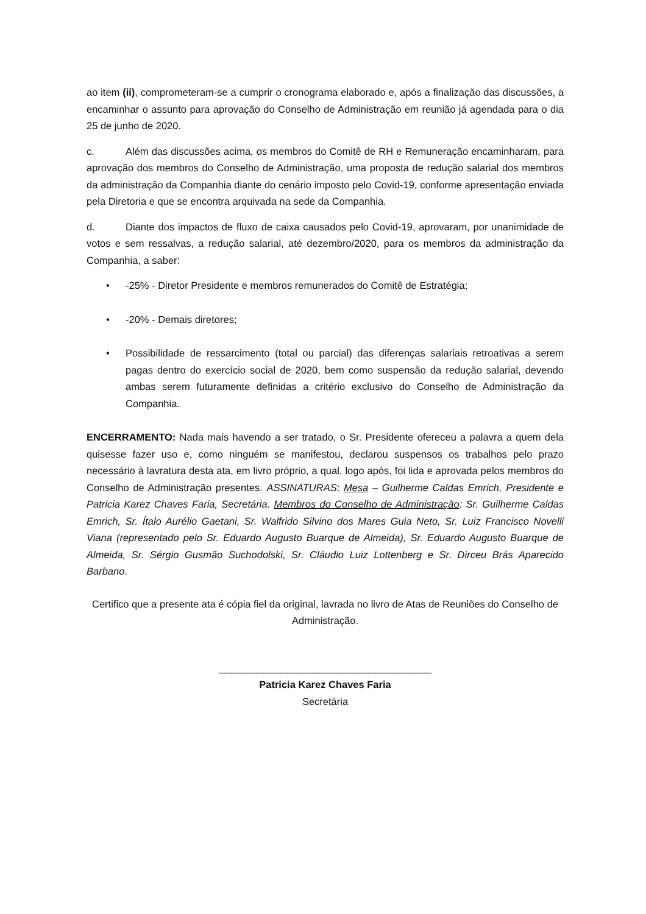ao item (ii), comprometeram-se a cumprir o cronograma elaborado e, após a finalização das discussões, a encaminhar o assunto para aprovação do Conselho de Administração em reunião já agendada para o dia 25 de junho de 2020.
c. Além das discussões acima, os membros do Comitê de RH e Remuneração encaminharam, para aprovação dos membros do Conselho de Administração, uma proposta de redução salarial dos membros da administração da Companhia diante do cenário imposto pelo Covid-19, conforme apresentação enviada pela Diretoria e que se encontra arquivada na sede da Companhia.
d. Diante dos impactos de fluxo de caixa causados pelo Covid-19, aprovaram, por unanimidade de votos e sem ressalvas, a redução salarial, até dezembro/2020, para os membros da administração da Companhia, a saber:
• -25% - Diretor Presidente e membros remunerados do Comitê de Estratégia;
• -20% - Demais diretores;
• Possibilidade de ressarcimento (total ou parcial) das diferenças salariais retroativas a serem pagas dentro do exercício social de 2020, bem como suspensão da redução salarial, devendo ambas serem futuramente definidas a critério exclusivo do Conselho de Administração da Companhia.
ENCERRAMENTO: Nada mais havendo a ser tratado, o Sr. Presidente ofereceu a palavra a quem dela quisesse fazer uso e, como ninguém se manifestou, declarou suspensos os trabalhos pelo prazo necessário à lavratura desta ata, em livro próprio, a qual, logo após, foi lida e aprovada pelos membros do Conselho de Administração presentes. ASSINATURAS: Mesa – Guilherme Caldas Emrich, Presidente e Patricia Karez Chaves Faria, Secretária. Membros do Conselho de Administração: Sr. Guilherme Caldas Emrich, Sr. Ítalo Aurélio Gaetani, Sr. Walfrido Silvino dos Mares Guia Neto, Sr. Luiz Francisco Novelli Viana (representado pelo Sr. Eduardo Augusto Buarque de Almeida), Sr. Eduardo Augusto Buarque de Almeida, Sr. Sérgio Gusmão Suchodolski, Sr. Cláudio Luiz Lottenberg e Sr. Dirceu Brás Aparecido Barbano.
Certifico que a presente ata é cópia fiel da original, lavrada no livro de Atas de Reuniões do Conselho de Administração.
______________________________________
Patricia Karez Chaves Faria
Secretária